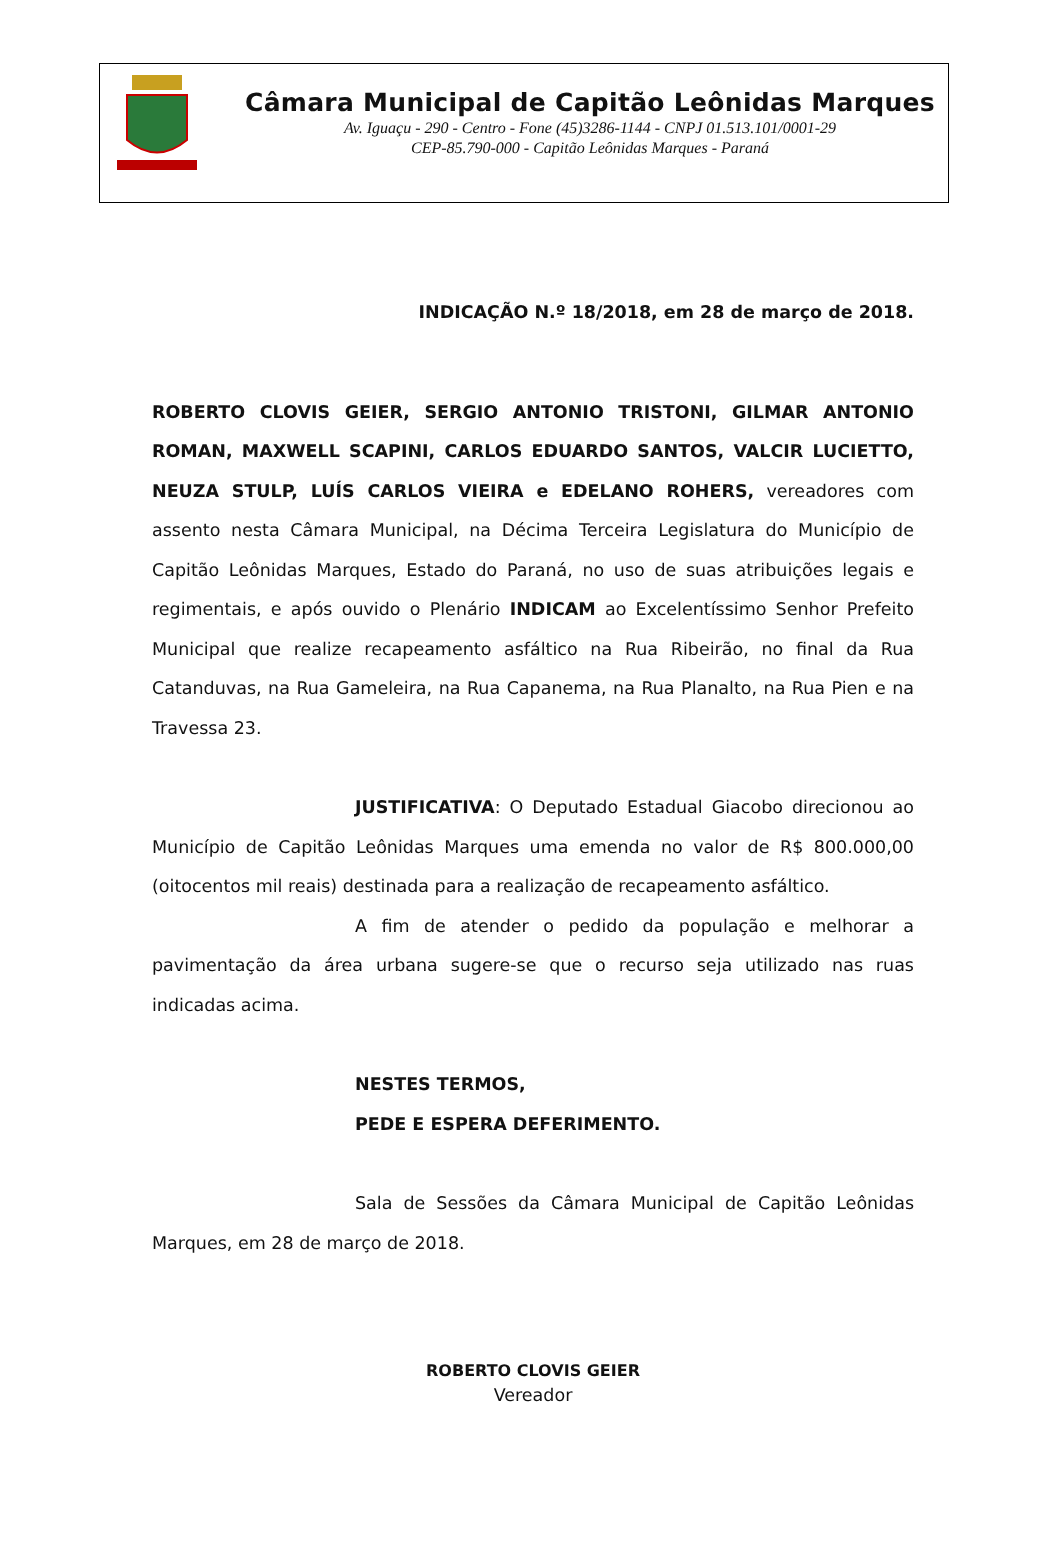Câmara Municipal de Capitão Leônidas Marques
Av. Iguaçu - 290 - Centro - Fone (45)3286-1144 - CNPJ 01.513.101/0001-29
CEP-85.790-000 - Capitão Leônidas Marques - Paraná
INDICAÇÃO N.º 18/2018, em 28 de março de 2018.
ROBERTO CLOVIS GEIER, SERGIO ANTONIO TRISTONI, GILMAR ANTONIO ROMAN, MAXWELL SCAPINI, CARLOS EDUARDO SANTOS, VALCIR LUCIETTO, NEUZA STULP, LUÍS CARLOS VIEIRA e EDELANO ROHERS, vereadores com assento nesta Câmara Municipal, na Décima Terceira Legislatura do Município de Capitão Leônidas Marques, Estado do Paraná, no uso de suas atribuições legais e regimentais, e após ouvido o Plenário INDICAM ao Excelentíssimo Senhor Prefeito Municipal que realize recapeamento asfáltico na Rua Ribeirão, no final da Rua Catanduvas, na Rua Gameleira, na Rua Capanema, na Rua Planalto, na Rua Pien e na Travessa 23.
JUSTIFICATIVA: O Deputado Estadual Giacobo direcionou ao Município de Capitão Leônidas Marques uma emenda no valor de R$ 800.000,00 (oitocentos mil reais) destinada para a realização de recapeamento asfáltico.
A fim de atender o pedido da população e melhorar a pavimentação da área urbana sugere-se que o recurso seja utilizado nas ruas indicadas acima.
NESTES TERMOS,
PEDE E ESPERA DEFERIMENTO.
Sala de Sessões da Câmara Municipal de Capitão Leônidas Marques, em 28 de março de 2018.
ROBERTO CLOVIS GEIER
Vereador